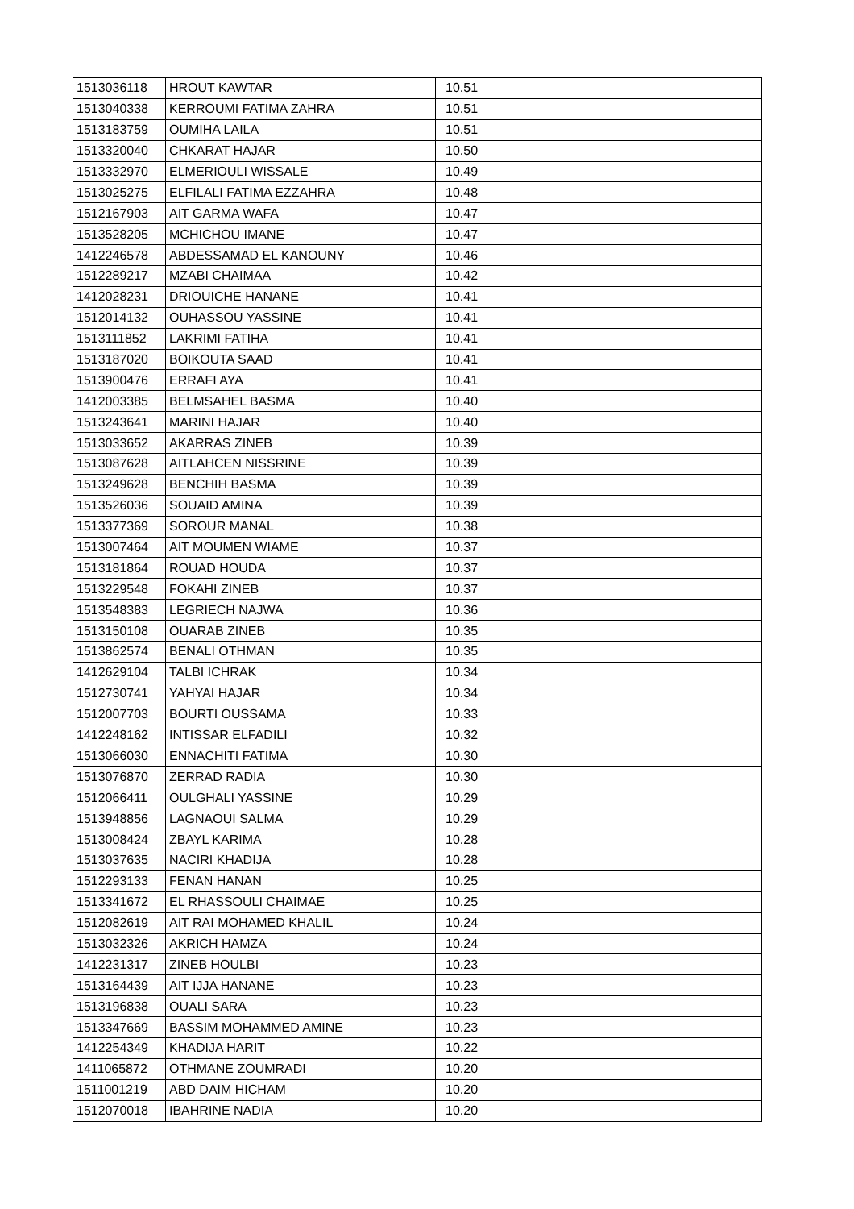| 1513036118 | HROUT KAWTAR | 10.51 |
| 1513040338 | KERROUMI FATIMA ZAHRA | 10.51 |
| 1513183759 | OUMIHA LAILA | 10.51 |
| 1513320040 | CHKARAT HAJAR | 10.50 |
| 1513332970 | ELMERIOULI WISSALE | 10.49 |
| 1513025275 | ELFILALI FATIMA EZZAHRA | 10.48 |
| 1512167903 | AIT GARMA WAFA | 10.47 |
| 1513528205 | MCHICHOU IMANE | 10.47 |
| 1412246578 | ABDESSAMAD EL KANOUNY | 10.46 |
| 1512289217 | MZABI CHAIMAA | 10.42 |
| 1412028231 | DRIOUICHE HANANE | 10.41 |
| 1512014132 | OUHASSOU YASSINE | 10.41 |
| 1513111852 | LAKRIMI FATIHA | 10.41 |
| 1513187020 | BOIKOUTA SAAD | 10.41 |
| 1513900476 | ERRAFI AYA | 10.41 |
| 1412003385 | BELMSAHEL BASMA | 10.40 |
| 1513243641 | MARINI HAJAR | 10.40 |
| 1513033652 | AKARRAS ZINEB | 10.39 |
| 1513087628 | AITLAHCEN NISSRINE | 10.39 |
| 1513249628 | BENCHIH BASMA | 10.39 |
| 1513526036 | SOUAID AMINA | 10.39 |
| 1513377369 | SOROUR MANAL | 10.38 |
| 1513007464 | AIT MOUMEN WIAME | 10.37 |
| 1513181864 | ROUAD HOUDA | 10.37 |
| 1513229548 | FOKAHI ZINEB | 10.37 |
| 1513548383 | LEGRIECH NAJWA | 10.36 |
| 1513150108 | OUARAB ZINEB | 10.35 |
| 1513862574 | BENALI OTHMAN | 10.35 |
| 1412629104 | TALBI ICHRAK | 10.34 |
| 1512730741 | YAHYAI HAJAR | 10.34 |
| 1512007703 | BOURTI OUSSAMA | 10.33 |
| 1412248162 | INTISSAR ELFADILI | 10.32 |
| 1513066030 | ENNACHITI FATIMA | 10.30 |
| 1513076870 | ZERRAD RADIA | 10.30 |
| 1512066411 | OULGHALI YASSINE | 10.29 |
| 1513948856 | LAGNAOUI SALMA | 10.29 |
| 1513008424 | ZBAYL KARIMA | 10.28 |
| 1513037635 | NACIRI KHADIJA | 10.28 |
| 1512293133 | FENAN HANAN | 10.25 |
| 1513341672 | EL RHASSOULI CHAIMAE | 10.25 |
| 1512082619 | AIT RAI MOHAMED KHALIL | 10.24 |
| 1513032326 | AKRICH HAMZA | 10.24 |
| 1412231317 | ZINEB HOULBI | 10.23 |
| 1513164439 | AIT IJJA HANANE | 10.23 |
| 1513196838 | OUALI SARA | 10.23 |
| 1513347669 | BASSIM MOHAMMED AMINE | 10.23 |
| 1412254349 | KHADIJA HARIT | 10.22 |
| 1411065872 | OTHMANE ZOUMRADI | 10.20 |
| 1511001219 | ABD DAIM HICHAM | 10.20 |
| 1512070018 | IBAHRINE NADIA | 10.20 |